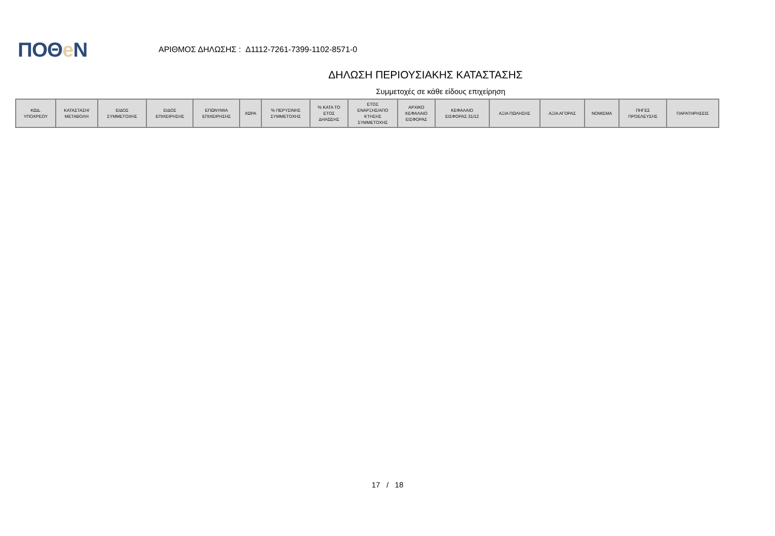ΠΟΘe Ν
ΑΡΙΘΜΟΣ ΔΗΛΩΣΗΣ : Δ1112-7261-7399-1102-8571-0
ΔΗΛΩΣΗ ΠΕΡΙΟΥΣΙΑΚΗΣ ΚΑΤΑΣΤΑΣΗΣ
Συμμετοχές σε κάθε είδους επιχείρηση
| ΚΩΔ. ΥΠΟΧΡΕΟΥ | ΚΑΤΑΣΤΑΣΗ/ ΜΕΤΑΒΟΛΗ | ΕΙΔΟΣ ΣΥΜΜΕΤΟΧΗΣ | ΕΙΔΟΣ ΕΠΙΧΕΙΡΗΣΗΣ | ΕΠΩΝΥΜΙΑ ΕΠΙΧΕΙΡΗΣΗΣ | ΧΩΡΑ | % ΠΕΡΥΣΙΝΗΣ ΣΥΜΜΕΤΟΧΗΣ | % ΚΑΤΑ ΤΟ ΕΤΟΣ ΔΗΛΩΣΗΣ | ΕΤΟΣ ΕΝΑΡΞΗΣ/ΑΠΟ ΚΤΗΣΗΣ ΣΥΜΜΕΤΟΧΗΣ | ΑΡΧΙΚΟ ΚΕΦΑΛΑΙΟ ΕΙΣΦΟΡΑΣ | ΚΕΦΑΛΑΙΟ ΕΙΣΦΟΡΑΣ 31/12 | ΑΞΙΑ ΠΩΛΗΣΗΣ | ΑΞΙΑ ΑΓΟΡΑΣ | ΝΟΜΙΣΜΑ | ΠΗΓΕΣ ΠΡΟΕΛΕΥΣΗΣ | ΠΑΡΑΤΗΡΗΣΕΙΣ |
| --- | --- | --- | --- | --- | --- | --- | --- | --- | --- | --- | --- | --- | --- | --- | --- |
17 / 18